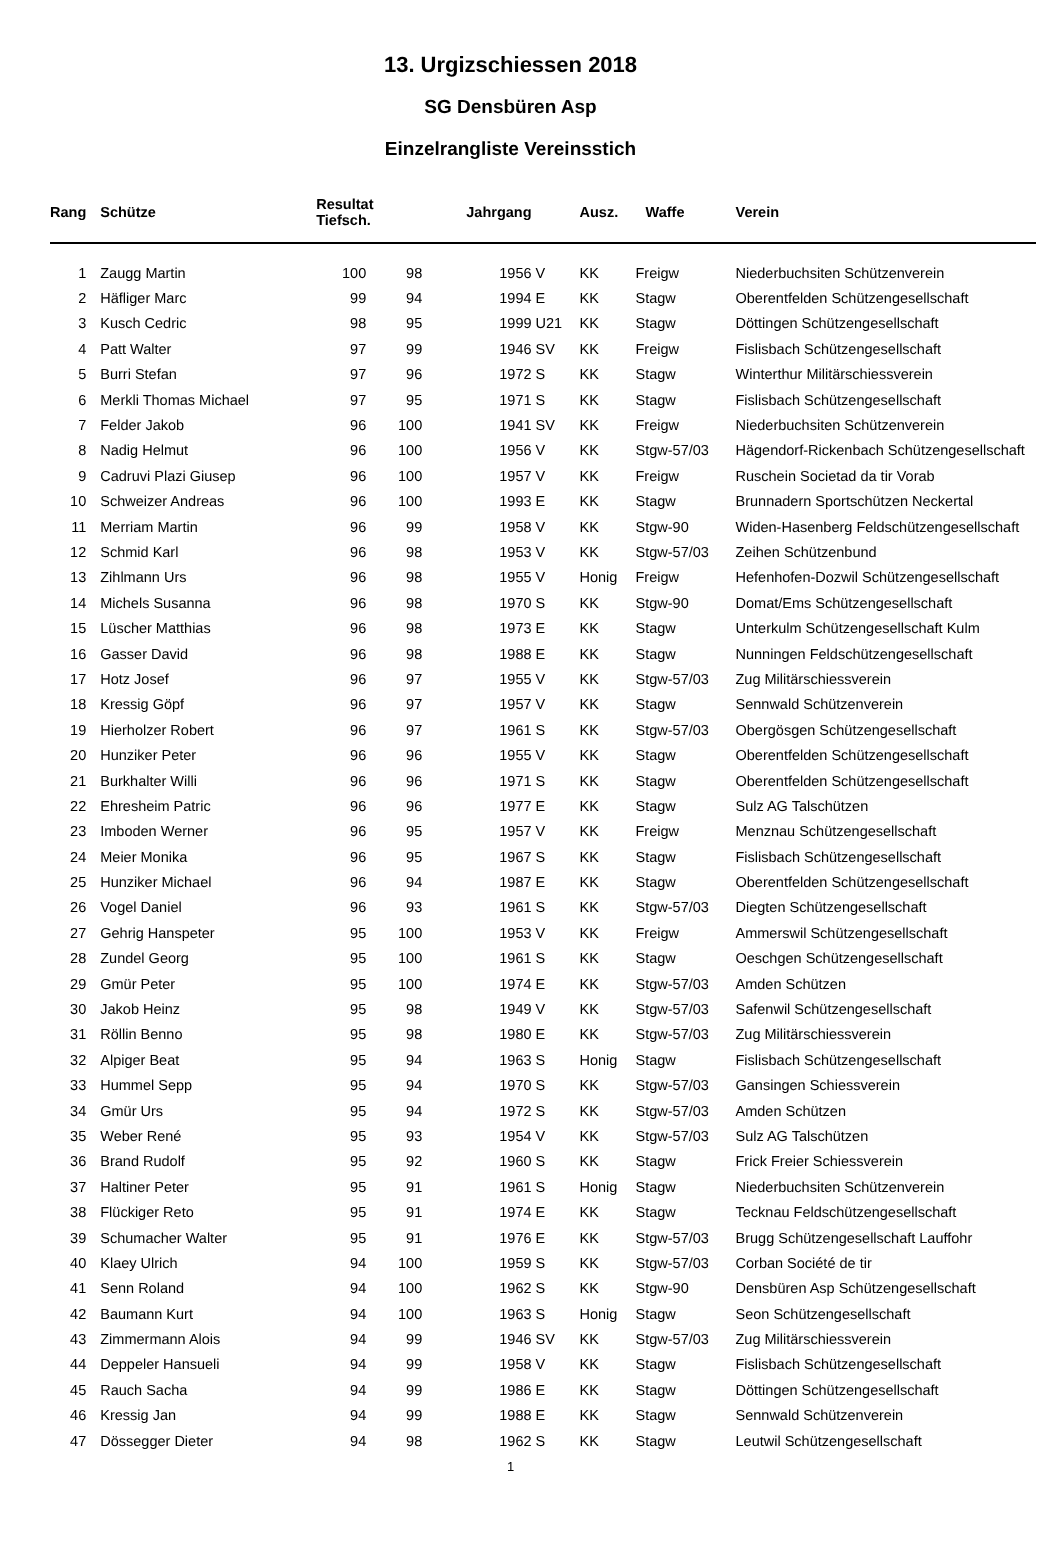13. Urgizschiessen 2018
SG Densbüren Asp
Einzelrangliste Vereinsstich
| Rang | Schütze | Resultat Tiefsch. | | Jahrgang | | Ausz. | Waffe | Verein |
| --- | --- | --- | --- | --- | --- | --- | --- | --- |
| 1 | Zaugg Martin | 100 | 98 | 1956 | V | KK | Freigw | Niederbuchsiten Schützenverein |
| 2 | Häfliger Marc | 99 | 94 | 1994 | E | KK | Stagw | Oberentfelden Schützengesellschaft |
| 3 | Kusch Cedric | 98 | 95 | 1999 | U21 | KK | Stagw | Döttingen Schützengesellschaft |
| 4 | Patt Walter | 97 | 99 | 1946 | SV | KK | Freigw | Fislisbach Schützengesellschaft |
| 5 | Burri Stefan | 97 | 96 | 1972 | S | KK | Stagw | Winterthur Militärschiessverein |
| 6 | Merkli Thomas Michael | 97 | 95 | 1971 | S | KK | Stagw | Fislisbach Schützengesellschaft |
| 7 | Felder Jakob | 96 | 100 | 1941 | SV | KK | Freigw | Niederbuchsiten Schützenverein |
| 8 | Nadig Helmut | 96 | 100 | 1956 | V | KK | Stgw-57/03 | Hägendorf-Rickenbach Schützengesellschaft |
| 9 | Cadruvi Plazi Giusep | 96 | 100 | 1957 | V | KK | Freigw | Ruschein Societad da tir Vorab |
| 10 | Schweizer Andreas | 96 | 100 | 1993 | E | KK | Stagw | Brunnadern Sportschützen Neckertal |
| 11 | Merriam Martin | 96 | 99 | 1958 | V | KK | Stgw-90 | Widen-Hasenberg Feldschützengesellschaft |
| 12 | Schmid Karl | 96 | 98 | 1953 | V | KK | Stgw-57/03 | Zeihen Schützenbund |
| 13 | Zihlmann Urs | 96 | 98 | 1955 | V | Honig | Freigw | Hefenhofen-Dozwil Schützengesellschaft |
| 14 | Michels Susanna | 96 | 98 | 1970 | S | KK | Stgw-90 | Domat/Ems Schützengesellschaft |
| 15 | Lüscher Matthias | 96 | 98 | 1973 | E | KK | Stagw | Unterkulm Schützengesellschaft Kulm |
| 16 | Gasser David | 96 | 98 | 1988 | E | KK | Stagw | Nunningen Feldschützengesellschaft |
| 17 | Hotz Josef | 96 | 97 | 1955 | V | KK | Stgw-57/03 | Zug Militärschiessverein |
| 18 | Kressig Göpf | 96 | 97 | 1957 | V | KK | Stagw | Sennwald Schützenverein |
| 19 | Hierholzer Robert | 96 | 97 | 1961 | S | KK | Stgw-57/03 | Obergösgen Schützengesellschaft |
| 20 | Hunziker Peter | 96 | 96 | 1955 | V | KK | Stagw | Oberentfelden Schützengesellschaft |
| 21 | Burkhalter Willi | 96 | 96 | 1971 | S | KK | Stagw | Oberentfelden Schützengesellschaft |
| 22 | Ehresheim Patric | 96 | 96 | 1977 | E | KK | Stagw | Sulz AG Talschützen |
| 23 | Imboden Werner | 96 | 95 | 1957 | V | KK | Freigw | Menznau Schützengesellschaft |
| 24 | Meier Monika | 96 | 95 | 1967 | S | KK | Stagw | Fislisbach Schützengesellschaft |
| 25 | Hunziker Michael | 96 | 94 | 1987 | E | KK | Stagw | Oberentfelden Schützengesellschaft |
| 26 | Vogel Daniel | 96 | 93 | 1961 | S | KK | Stgw-57/03 | Diegten Schützengesellschaft |
| 27 | Gehrig Hanspeter | 95 | 100 | 1953 | V | KK | Freigw | Ammerswil Schützengesellschaft |
| 28 | Zundel Georg | 95 | 100 | 1961 | S | KK | Stagw | Oeschgen Schützengesellschaft |
| 29 | Gmür Peter | 95 | 100 | 1974 | E | KK | Stgw-57/03 | Amden Schützen |
| 30 | Jakob Heinz | 95 | 98 | 1949 | V | KK | Stgw-57/03 | Safenwil Schützengesellschaft |
| 31 | Röllin Benno | 95 | 98 | 1980 | E | KK | Stgw-57/03 | Zug Militärschiessverein |
| 32 | Alpiger Beat | 95 | 94 | 1963 | S | Honig | Stagw | Fislisbach Schützengesellschaft |
| 33 | Hummel Sepp | 95 | 94 | 1970 | S | KK | Stgw-57/03 | Gansingen Schiessverein |
| 34 | Gmür Urs | 95 | 94 | 1972 | S | KK | Stgw-57/03 | Amden Schützen |
| 35 | Weber René | 95 | 93 | 1954 | V | KK | Stgw-57/03 | Sulz AG Talschützen |
| 36 | Brand Rudolf | 95 | 92 | 1960 | S | KK | Stagw | Frick Freier Schiessverein |
| 37 | Haltiner Peter | 95 | 91 | 1961 | S | Honig | Stagw | Niederbuchsiten Schützenverein |
| 38 | Flückiger Reto | 95 | 91 | 1974 | E | KK | Stagw | Tecknau Feldschützengesellschaft |
| 39 | Schumacher Walter | 95 | 91 | 1976 | E | KK | Stgw-57/03 | Brugg Schützengesellschaft Lauffohr |
| 40 | Klaey Ulrich | 94 | 100 | 1959 | S | KK | Stgw-57/03 | Corban Société de tir |
| 41 | Senn Roland | 94 | 100 | 1962 | S | KK | Stgw-90 | Densbüren Asp Schützengesellschaft |
| 42 | Baumann Kurt | 94 | 100 | 1963 | S | Honig | Stagw | Seon Schützengesellschaft |
| 43 | Zimmermann Alois | 94 | 99 | 1946 | SV | KK | Stgw-57/03 | Zug Militärschiessverein |
| 44 | Deppeler Hansueli | 94 | 99 | 1958 | V | KK | Stagw | Fislisbach Schützengesellschaft |
| 45 | Rauch Sacha | 94 | 99 | 1986 | E | KK | Stagw | Döttingen Schützengesellschaft |
| 46 | Kressig Jan | 94 | 99 | 1988 | E | KK | Stagw | Sennwald Schützenverein |
| 47 | Dössegger Dieter | 94 | 98 | 1962 | S | KK | Stagw | Leutwil Schützengesellschaft |
1